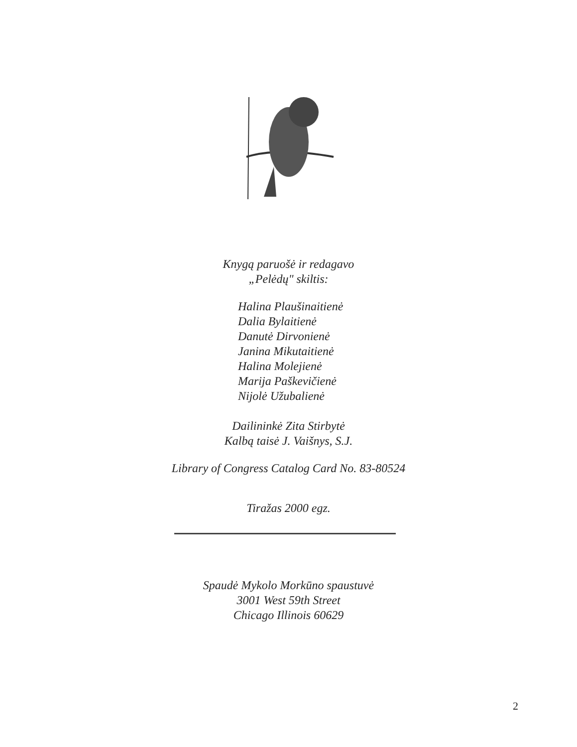Knygą paruošė ir redagavo
„Pelėdų" skiltis:
Halina Plaušinaitienė
Dalia Bylaitienė
Danutė Dirvonienė
Janina Mikutaitienė
Halina Molejienė
Marija Paškevičienė
Nijolė Užubalienė
Dailininkė Zita Stirbytė
Kalbą taisė J. Vaišnys, S.J.
Library of Congress Catalog Card No. 83-80524
Tiražas 2000 egz.
Spaudė Mykolo Morkūno spaustuvė
3001 West 59th Street
Chicago Illinois 60629
2